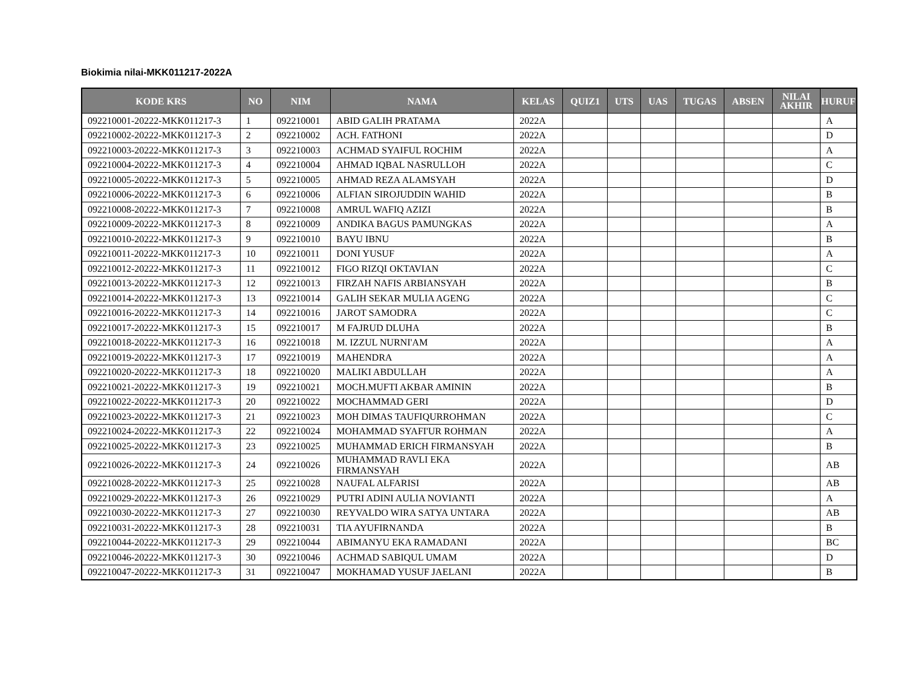Biokimia nilai-MKK011217-2022A
| KODE KRS | NO | NIM | NAMA | KELAS | QUIZ1 | UTS | UAS | TUGAS | ABSEN | NILAI AKHIR | HURUF |
| --- | --- | --- | --- | --- | --- | --- | --- | --- | --- | --- | --- |
| 092210001-20222-MKK011217-3 | 1 | 092210001 | ABID GALIH PRATAMA | 2022A | | | | | | | A |
| 092210002-20222-MKK011217-3 | 2 | 092210002 | ACH. FATHONI | 2022A | | | | | | | D |
| 092210003-20222-MKK011217-3 | 3 | 092210003 | ACHMAD SYAIFUL ROCHIM | 2022A | | | | | | | A |
| 092210004-20222-MKK011217-3 | 4 | 092210004 | AHMAD IQBAL NASRULLOH | 2022A | | | | | | | C |
| 092210005-20222-MKK011217-3 | 5 | 092210005 | AHMAD REZA ALAMSYAH | 2022A | | | | | | | D |
| 092210006-20222-MKK011217-3 | 6 | 092210006 | ALFIAN SIROJUDDIN WAHID | 2022A | | | | | | | B |
| 092210008-20222-MKK011217-3 | 7 | 092210008 | AMRUL WAFIQ AZIZI | 2022A | | | | | | | B |
| 092210009-20222-MKK011217-3 | 8 | 092210009 | ANDIKA BAGUS PAMUNGKAS | 2022A | | | | | | | A |
| 092210010-20222-MKK011217-3 | 9 | 092210010 | BAYU IBNU | 2022A | | | | | | | B |
| 092210011-20222-MKK011217-3 | 10 | 092210011 | DONI YUSUF | 2022A | | | | | | | A |
| 092210012-20222-MKK011217-3 | 11 | 092210012 | FIGO RIZQI OKTAVIAN | 2022A | | | | | | | C |
| 092210013-20222-MKK011217-3 | 12 | 092210013 | FIRZAH NAFIS ARBIANSYAH | 2022A | | | | | | | B |
| 092210014-20222-MKK011217-3 | 13 | 092210014 | GALIH SEKAR MULIA AGENG | 2022A | | | | | | | C |
| 092210016-20222-MKK011217-3 | 14 | 092210016 | JAROT SAMODRA | 2022A | | | | | | | C |
| 092210017-20222-MKK011217-3 | 15 | 092210017 | M FAJRUD DLUHA | 2022A | | | | | | | B |
| 092210018-20222-MKK011217-3 | 16 | 092210018 | M. IZZUL NURNI'AM | 2022A | | | | | | | A |
| 092210019-20222-MKK011217-3 | 17 | 092210019 | MAHENDRA | 2022A | | | | | | | A |
| 092210020-20222-MKK011217-3 | 18 | 092210020 | MALIKI ABDULLAH | 2022A | | | | | | | A |
| 092210021-20222-MKK011217-3 | 19 | 092210021 | MOCH.MUFTI AKBAR AMININ | 2022A | | | | | | | B |
| 092210022-20222-MKK011217-3 | 20 | 092210022 | MOCHAMMAD GERI | 2022A | | | | | | | D |
| 092210023-20222-MKK011217-3 | 21 | 092210023 | MOH DIMAS TAUFIQURROHMAN | 2022A | | | | | | | C |
| 092210024-20222-MKK011217-3 | 22 | 092210024 | MOHAMMAD SYAFI'UR ROHMAN | 2022A | | | | | | | A |
| 092210025-20222-MKK011217-3 | 23 | 092210025 | MUHAMMAD ERICH FIRMANSYAH | 2022A | | | | | | | B |
| 092210026-20222-MKK011217-3 | 24 | 092210026 | MUHAMMAD RAVLI EKA FIRMANSYAH | 2022A | | | | | | | AB |
| 092210028-20222-MKK011217-3 | 25 | 092210028 | NAUFAL ALFARISI | 2022A | | | | | | | AB |
| 092210029-20222-MKK011217-3 | 26 | 092210029 | PUTRI ADINI AULIA NOVIANTI | 2022A | | | | | | | A |
| 092210030-20222-MKK011217-3 | 27 | 092210030 | REYVALDO WIRA SATYA UNTARA | 2022A | | | | | | | AB |
| 092210031-20222-MKK011217-3 | 28 | 092210031 | TIA AYUFIRNANDA | 2022A | | | | | | | B |
| 092210044-20222-MKK011217-3 | 29 | 092210044 | ABIMANYU EKA RAMADANI | 2022A | | | | | | | BC |
| 092210046-20222-MKK011217-3 | 30 | 092210046 | ACHMAD SABIQUL UMAM | 2022A | | | | | | | D |
| 092210047-20222-MKK011217-3 | 31 | 092210047 | MOKHAMAD YUSUF JAELANI | 2022A | | | | | | | B |